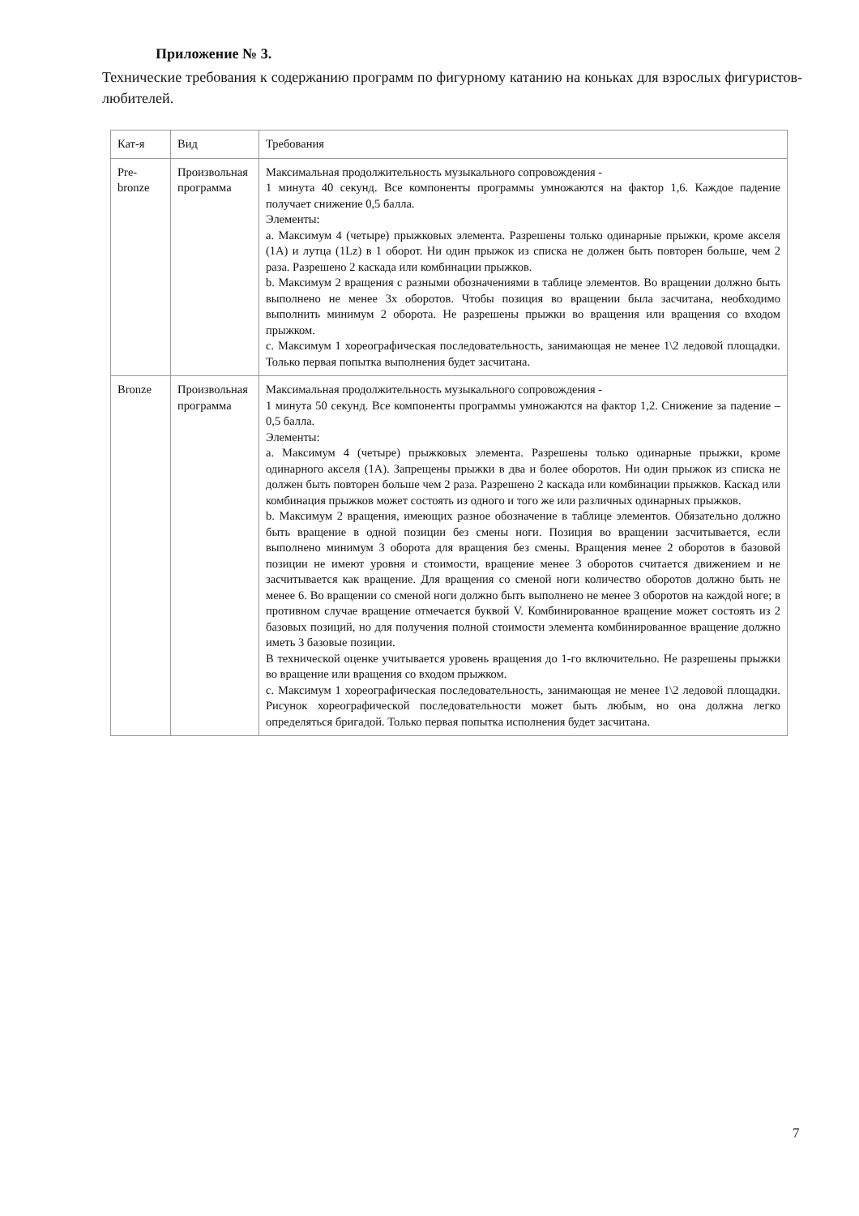Приложение № 3.
Технические требования к содержанию программ по фигурному катанию на коньках для взрослых фигуристов-любителей.
| Кат-я | Вид | Требования |
| Pre-bronze | Произвольная программа | Максимальная продолжительность музыкального сопровождения - 1 минута 40 секунд. Все компоненты программы умножаются на фактор 1,6. Каждое падение получает снижение 0,5 балла. Элементы: a. Максимум 4 (четыре) прыжковых элемента. Разрешены только одинарные прыжки, кроме акселя (1A) и лутца (1Lz) в 1 оборот. Ни один прыжок из списка не должен быть повторен больше, чем 2 раза. Разрешено 2 каскада или комбинации прыжков. b. Максимум 2 вращения с разными обозначениями в таблице элементов. Во вращении должно быть выполнено не менее 3х оборотов. Чтобы позиция во вращении была засчитана, необходимо выполнить минимум 2 оборота. Не разрешены прыжки во вращения или вращения со входом прыжком. c. Максимум 1 хореографическая последовательность, занимающая не менее 1\2 ледовой площадки. Только первая попытка выполнения будет засчитана. |
| Bronze | Произвольная программа | Максимальная продолжительность музыкального сопровождения - 1 минута 50 секунд. Все компоненты программы умножаются на фактор 1,2. Снижение за падение – 0,5 балла. Элементы: a. Максимум 4 (четыре) прыжковых элемента. Разрешены только одинарные прыжки, кроме одинарного акселя (1A). Запрещены прыжки в два и более оборотов. Ни один прыжок из списка не должен быть повторен больше чем 2 раза. Разрешено 2 каскада или комбинации прыжков. Каскад или комбинация прыжков может состоять из одного и того же или различных одинарных прыжков. b. Максимум 2 вращения, имеющих разное обозначение в таблице элементов. Обязательно должно быть вращение в одной позиции без смены ноги. Позиция во вращении засчитывается, если выполнено минимум 3 оборота для вращения без смены. Вращения менее 2 оборотов в базовой позиции не имеют уровня и стоимости, вращение менее 3 оборотов считается движением и не засчитывается как вращение. Для вращения со сменой ноги количество оборотов должно быть не менее 6. Во вращении со сменой ноги должно быть выполнено не менее 3 оборотов на каждой ноге; в противном случае вращение отмечается буквой V. Комбинированное вращение может состоять из 2 базовых позиций, но для получения полной стоимости элемента комбинированное вращение должно иметь 3 базовые позиции. В технической оценке учитывается уровень вращения до 1-го включительно. Не разрешены прыжки во вращение или вращения со входом прыжком. c. Максимум 1 хореографическая последовательность, занимающая не менее 1\2 ледовой площадки. Рисунок хореографической последовательности может быть любым, но она должна легко определяться бригадой. Только первая попытка исполнения будет засчитана. |
7